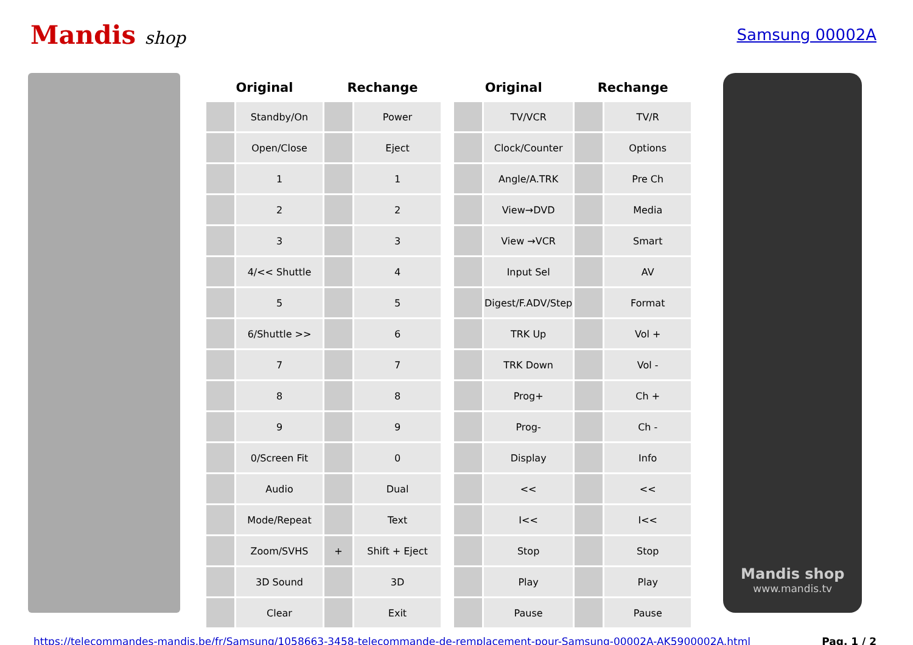Mandis shop Samsung 00002A
| Original | | Rechange | | | Original | | Rechange | |
| --- | --- | --- | --- | --- | --- | --- | --- | --- |
| | Standby/On | | Power | | | TV/VCR | | TV/R |
| | Open/Close | | Eject | | | Clock/Counter | | Options |
| | 1 | | 1 | | | Angle/A.TRK | | Pre Ch |
| | 2 | | 2 | | | View→DVD | | Media |
| | 3 | | 3 | | | View →VCR | | Smart |
| | 4/<< Shuttle | | 4 | | | Input Sel | | AV |
| | 5 | | 5 | | | Digest/F.ADV/Step | | Format |
| | 6/Shuttle >> | | 6 | | | TRK Up | | Vol + |
| | 7 | | 7 | | | TRK Down | | Vol - |
| | 8 | | 8 | | | Prog+ | | Ch + |
| | 9 | | 9 | | | Prog- | | Ch - |
| | 0/Screen Fit | | 0 | | | Display | | Info |
| | Audio | | Dual | | | << | | << |
| | Mode/Repeat | | Text | | | I<< | | I<< |
| | Zoom/SVHS | + | Shift + Eject | | | Stop | | Stop |
| | 3D Sound | | 3D | | | Play | | Play |
| | Clear | | Exit | | | Pause | | Pause |
Mandis shop
www.mandis.tv
https://telecommandes-mandis.be/fr/Samsung/1058663-3458-telecommande-de-remplacement-pour-Samsung-00002A-AK5900002A.html Pag. 1 / 2